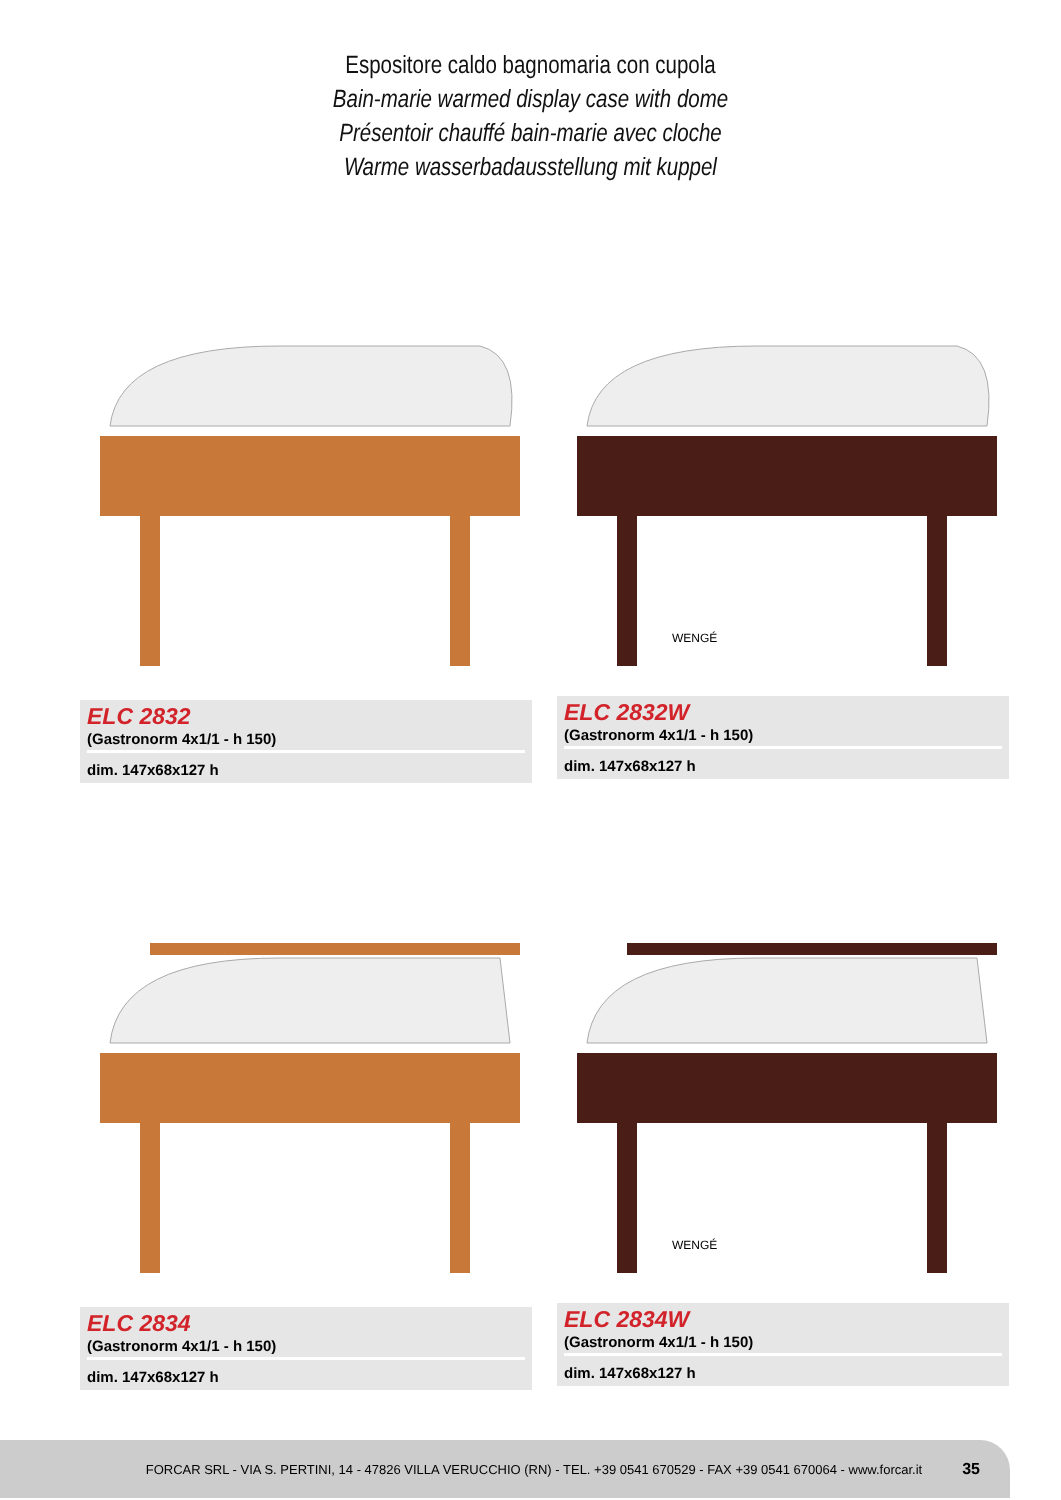Espositore caldo bagnomaria con cupola
Bain-marie warmed display case with dome
Présentoir chauffé bain-marie avec cloche
Warme wasserbadausstellung mit kuppel
ELC 2832
(Gastronorm 4x1/1 - h 150)
dim. 147x68x127 h
WENGÉ
ELC 2832W
(Gastronorm 4x1/1 - h 150)
dim. 147x68x127 h
ELC 2834
(Gastronorm 4x1/1 - h 150)
dim. 147x68x127 h
WENGÉ
ELC 2834W
(Gastronorm 4x1/1 - h 150)
dim. 147x68x127 h
FORCAR SRL - VIA S. PERTINI, 14 - 47826 VILLA VERUCCHIO (RN) - TEL. +39 0541 670529 - FAX +39 0541 670064 - www.forcar.it 35